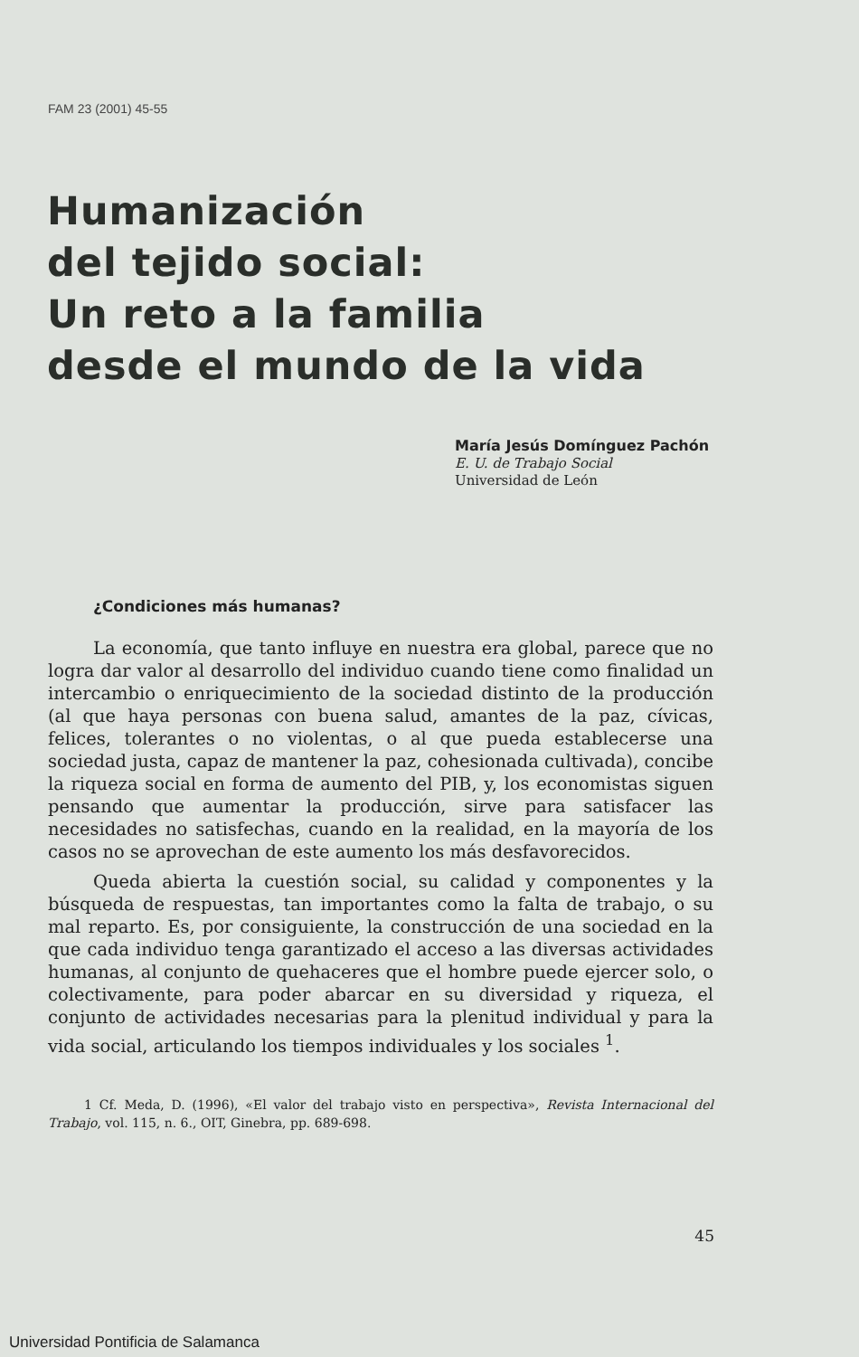FAM 23 (2001) 45-55
Humanización
del tejido social:
Un reto a la familia
desde el mundo de la vida
María Jesús Domínguez Pachón
E. U. de Trabajo Social
Universidad de León
¿Condiciones más humanas?
La economía, que tanto influye en nuestra era global, parece que no logra dar valor al desarrollo del individuo cuando tiene como finalidad un intercambio o enriquecimiento de la sociedad distinto de la producción (al que haya personas con buena salud, amantes de la paz, cívicas, felices, tolerantes o no violentas, o al que pueda establecerse una sociedad justa, capaz de mantener la paz, cohesionada cultivada), concibe la riqueza social en forma de aumento del PIB, y, los economistas siguen pensando que aumentar la producción, sirve para satisfacer las necesidades no satisfechas, cuando en la realidad, en la mayoría de los casos no se aprovechan de este aumento los más desfavorecidos.
Queda abierta la cuestión social, su calidad y componentes y la búsqueda de respuestas, tan importantes como la falta de trabajo, o su mal reparto. Es, por consiguiente, la construcción de una sociedad en la que cada individuo tenga garantizado el acceso a las diversas actividades humanas, al conjunto de quehaceres que el hombre puede ejercer solo, o colectivamente, para poder abarcar en su diversidad y riqueza, el conjunto de actividades necesarias para la plenitud individual y para la vida social, articulando los tiempos individuales y los sociales <sup>1</sup>.
1 Cf. Meda, D. (1996), «El valor del trabajo visto en perspectiva», Revista Internacional del Trabajo, vol. 115, n. 6., OIT, Ginebra, pp. 689-698.
45
Universidad Pontificia de Salamanca